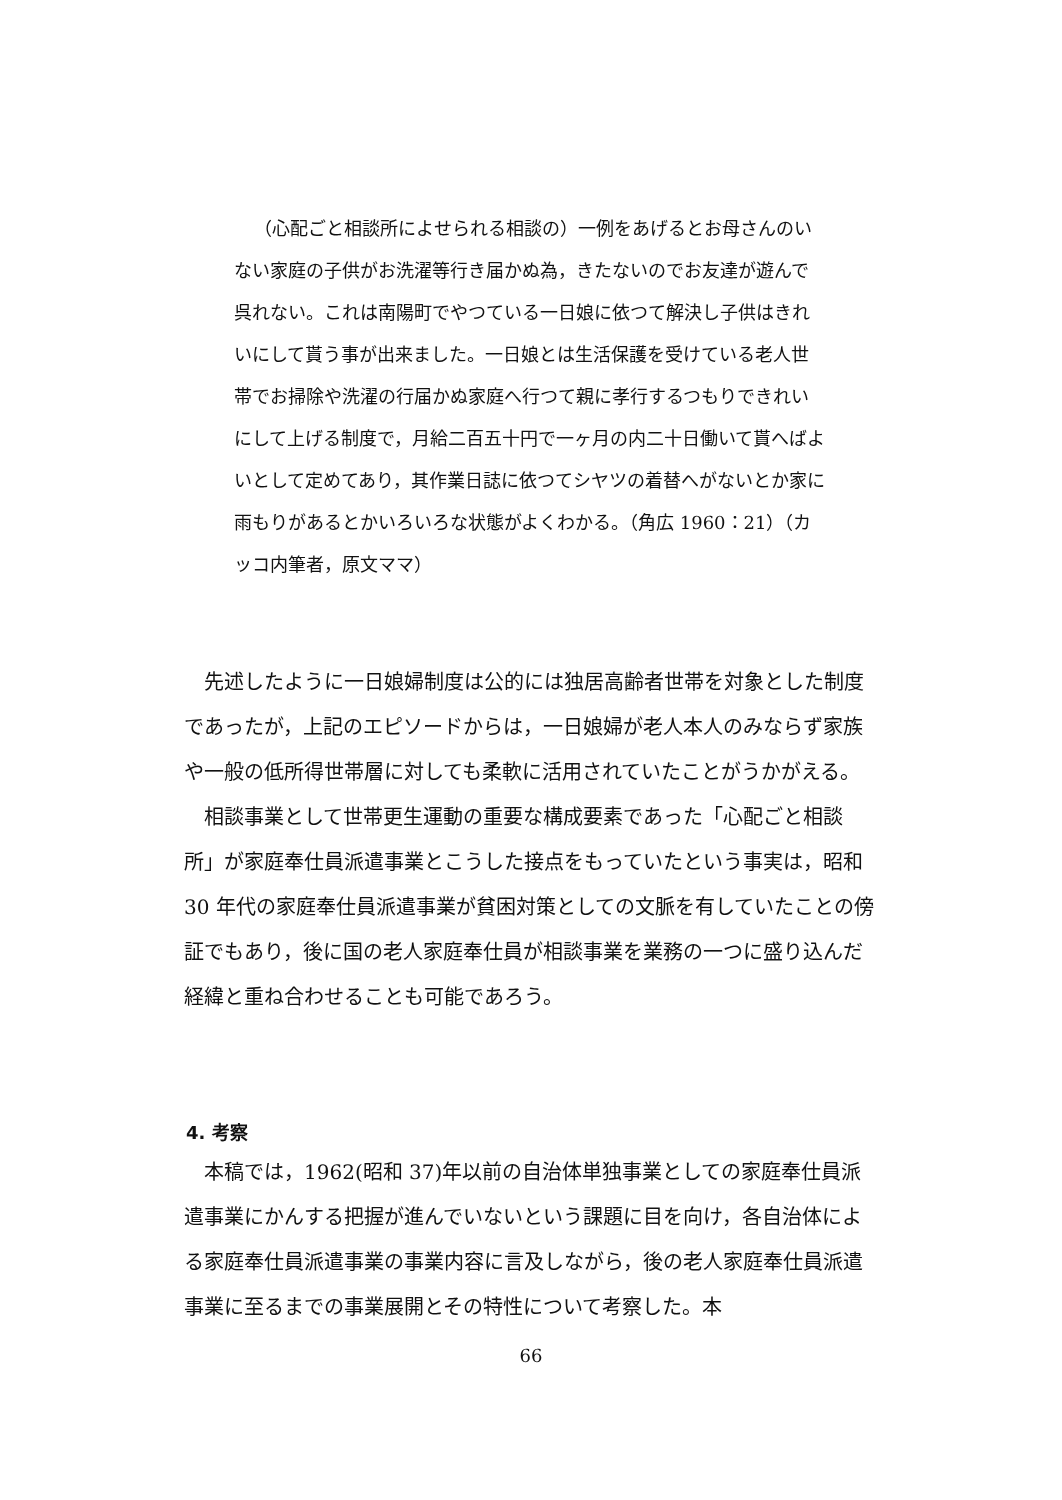（心配ごと相談所によせられる相談の）一例をあげるとお母さんのいない家庭の子供がお洗濯等行き届かぬ為，きたないのでお友達が遊んで呉れない。これは南陽町でやつている一日娘に依つて解決し子供はきれいにして貰う事が出来ました。一日娘とは生活保護を受けている老人世帯でお掃除や洗濯の行届かぬ家庭へ行つて親に孝行するつもりできれいにして上げる制度で，月給二百五十円で一ヶ月の内二十日働いて貰へばよいとして定めてあり，其作業日誌に依つてシヤツの着替へがないとか家に雨もりがあるとかいろいろな状態がよくわかる。（角広 1960：21）（カッコ内筆者，原文ママ）
先述したように一日娘婦制度は公的には独居高齢者世帯を対象とした制度であったが，上記のエピソードからは，一日娘婦が老人本人のみならず家族や一般の低所得世帯層に対しても柔軟に活用されていたことがうかがえる。
相談事業として世帯更生運動の重要な構成要素であった「心配ごと相談所」が家庭奉仕員派遣事業とこうした接点をもっていたという事実は，昭和 30 年代の家庭奉仕員派遣事業が貧困対策としての文脈を有していたことの傍証でもあり，後に国の老人家庭奉仕員が相談事業を業務の一つに盛り込んだ経緯と重ね合わせることも可能であろう。
4. 考察
本稿では，1962(昭和 37)年以前の自治体単独事業としての家庭奉仕員派遣事業にかんする把握が進んでいないという課題に目を向け，各自治体による家庭奉仕員派遣事業の事業内容に言及しながら，後の老人家庭奉仕員派遣事業に至るまでの事業展開とその特性について考察した。本
66